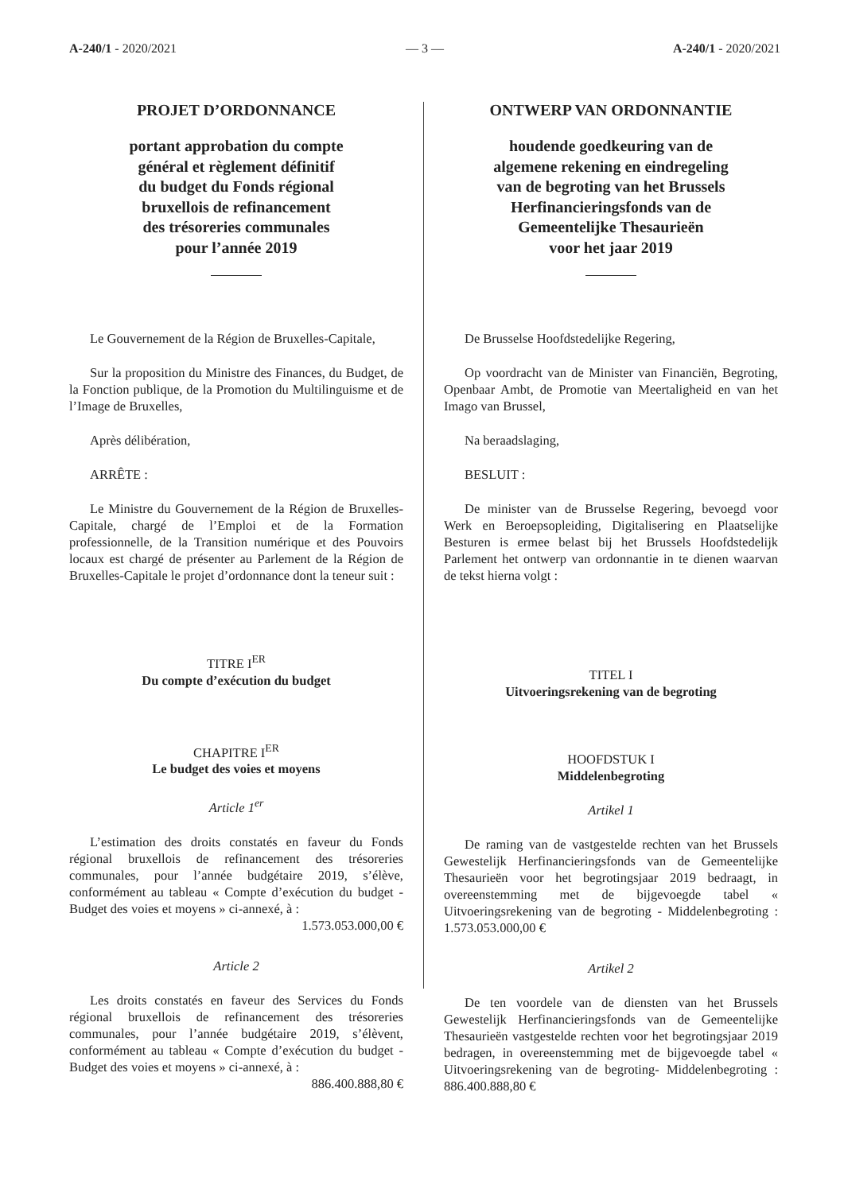A-240/1 - 2020/2021 — 3 — A-240/1 - 2020/2021
PROJET D’ORDONNANCE
portant approbation du compte
général et règlement définitif
du budget du Fonds régional
bruxellois de refinancement
des trésoreries communales
pour l’année 2019
Le Gouvernement de la Région de Bruxelles-Capitale,
Sur la proposition du Ministre des Finances, du Budget, de la Fonction publique, de la Promotion du Multilinguisme et de l’Image de Bruxelles,
Après délibération,
ARRÊTE :
Le Ministre du Gouvernement de la Région de Bruxelles-Capitale, chargé de l’Emploi et de la Formation professionnelle, de la Transition numérique et des Pouvoirs locaux est chargé de présenter au Parlement de la Région de Bruxelles-Capitale le projet d’ordonnance dont la teneur suit :
TITRE I<sup>ER</sup>
Du compte d’exécution du budget
CHAPITRE I<sup>ER</sup>
Le budget des voies et moyens
Article 1<sup>er</sup>
L’estimation des droits constatés en faveur du Fonds régional bruxellois de refinancement des trésoreries communales, pour l’année budgétaire 2019, s’élève, conformément au tableau « Compte d’exécution du budget - Budget des voies et moyens » ci-annexé, à :
1.573.053.000,00 €
Article 2
Les droits constatés en faveur des Services du Fonds régional bruxellois de refinancement des trésoreries communales, pour l’année budgétaire 2019, s’élèvent, conformément au tableau « Compte d’exécution du budget - Budget des voies et moyens » ci-annexé, à :
886.400.888,80 €
ONTWERP VAN ORDONNANTIE
houdende goedkeuring van de
algemene rekening en eindregeling
van de begroting van het Brussels
Herfinancieringsfonds van de
Gemeentelijke Thesaurieën
voor het jaar 2019
De Brusselse Hoofdstedelijke Regering,
Op voordracht van de Minister van Financiën, Begroting, Openbaar Ambt, de Promotie van Meertaligheid en van het Imago van Brussel,
Na beraadslaging,
BESLUIT :
De minister van de Brusselse Regering, bevoegd voor Werk en Beroepsopleiding, Digitalisering en Plaatselijke Besturen is ermee belast bij het Brussels Hoofdstedelijk Parlement het ontwerp van ordonnantie in te dienen waarvan de tekst hierna volgt :
TITEL I
Uitvoeringsrekening van de begroting
HOOFDSTUK I
Middelenbegroting
Artikel 1
De raming van de vastgestelde rechten van het Brussels Gewestelijk Herfinancieringsfonds van de Gemeentelijke Thesaurieën voor het begrotingsjaar 2019 bedraagt, in overeenstemming met de bijgevoegde tabel « Uitvoeringsrekening van de begroting - Middelenbegroting : 1.573.053.000,00 €
Artikel 2
De ten voordele van de diensten van het Brussels Gewestelijk Herfinancieringsfonds van de Gemeentelijke Thesaurieën vastgestelde rechten voor het begrotingsjaar 2019 bedragen, in overeenstemming met de bijgevoegde tabel « Uitvoeringsrekening van de begroting- Middelenbegroting : 886.400.888,80 €